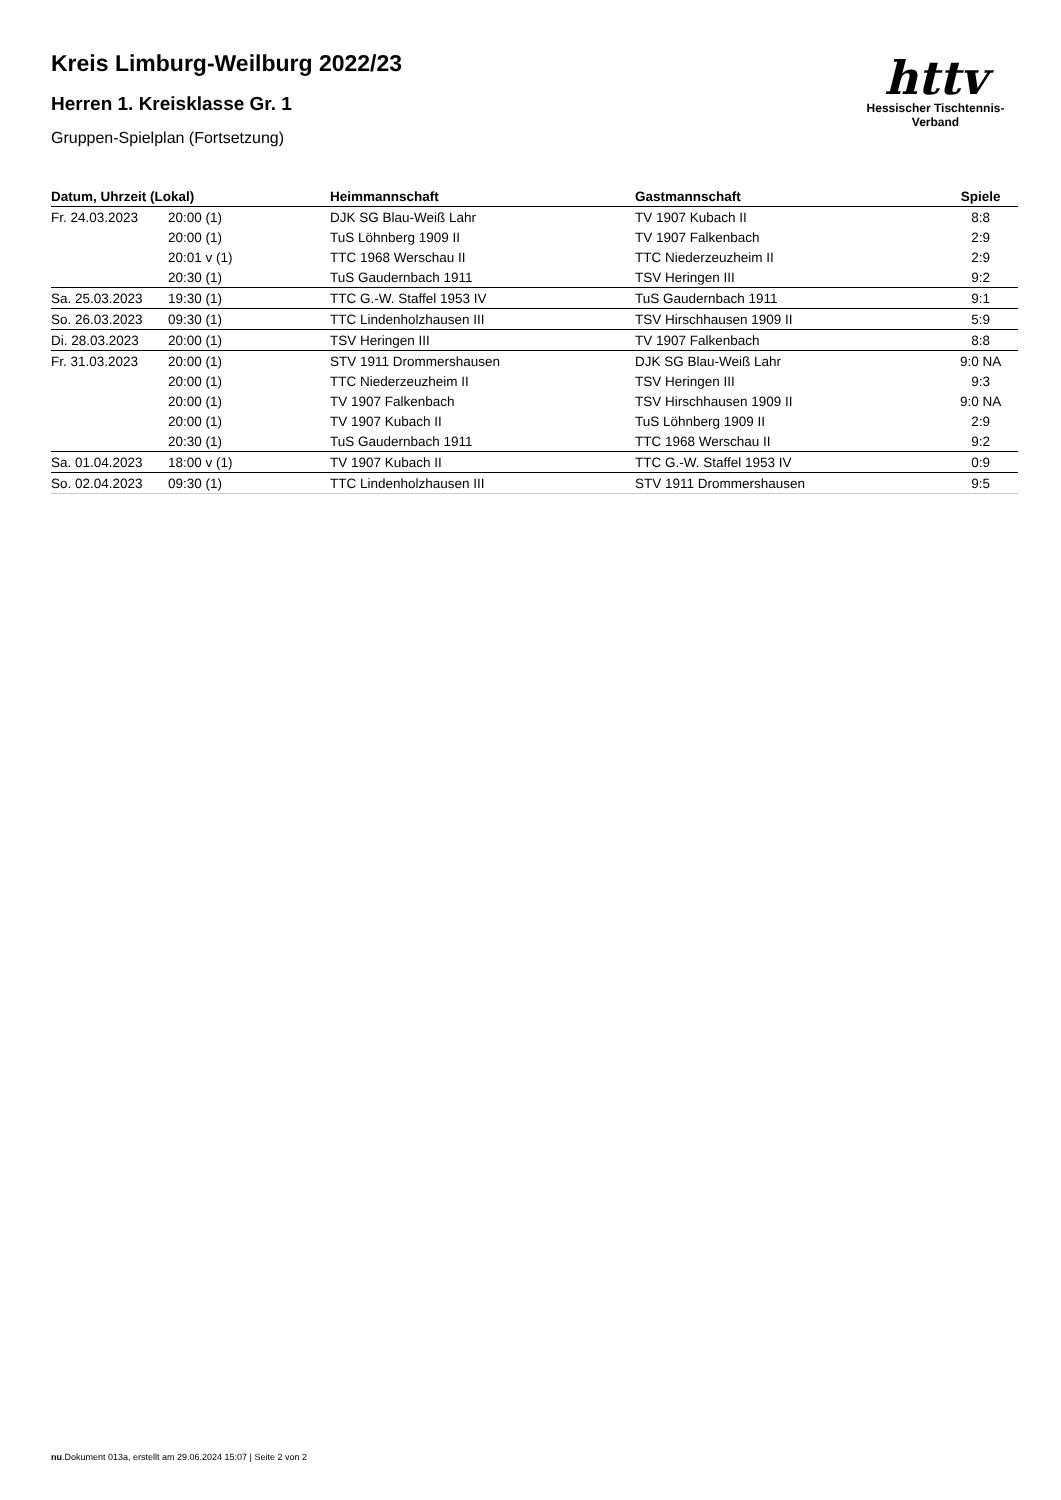Kreis Limburg-Weilburg 2022/23
Herren 1. Kreisklasse Gr. 1
Gruppen-Spielplan (Fortsetzung)
| Datum, Uhrzeit (Lokal) | | Heimmannschaft | Gastmannschaft | Spiele |
| --- | --- | --- | --- | --- |
| Fr. 24.03.2023 | 20:00 (1) | DJK SG Blau-Weiß Lahr | TV 1907 Kubach II | 8:8 |
| | 20:00 (1) | TuS Löhnberg 1909 II | TV 1907 Falkenbach | 2:9 |
| | 20:01 v (1) | TTC 1968 Werschau II | TTC Niederzeuzheim II | 2:9 |
| | 20:30 (1) | TuS Gaudernbach 1911 | TSV Heringen III | 9:2 |
| Sa. 25.03.2023 | 19:30 (1) | TTC G.-W. Staffel 1953 IV | TuS Gaudernbach 1911 | 9:1 |
| So. 26.03.2023 | 09:30 (1) | TTC Lindenholzhausen III | TSV Hirschhausen 1909 II | 5:9 |
| Di. 28.03.2023 | 20:00 (1) | TSV Heringen III | TV 1907 Falkenbach | 8:8 |
| Fr. 31.03.2023 | 20:00 (1) | STV 1911 Drommershausen | DJK SG Blau-Weiß Lahr | 9:0 NA |
| | 20:00 (1) | TTC Niederzeuzheim II | TSV Heringen III | 9:3 |
| | 20:00 (1) | TV 1907 Falkenbach | TSV Hirschhausen 1909 II | 9:0 NA |
| | 20:00 (1) | TV 1907 Kubach II | TuS Löhnberg 1909 II | 2:9 |
| | 20:30 (1) | TuS Gaudernbach 1911 | TTC 1968 Werschau II | 9:2 |
| Sa. 01.04.2023 | 18:00 v (1) | TV 1907 Kubach II | TTC G.-W. Staffel 1953 IV | 0:9 |
| So. 02.04.2023 | 09:30 (1) | TTC Lindenholzhausen III | STV 1911 Drommershausen | 9:5 |
httv
Hessischer Tischtennis-Verband
nu.Dokument 013a, erstellt am 29.06.2024 15:07 | Seite 2 von 2